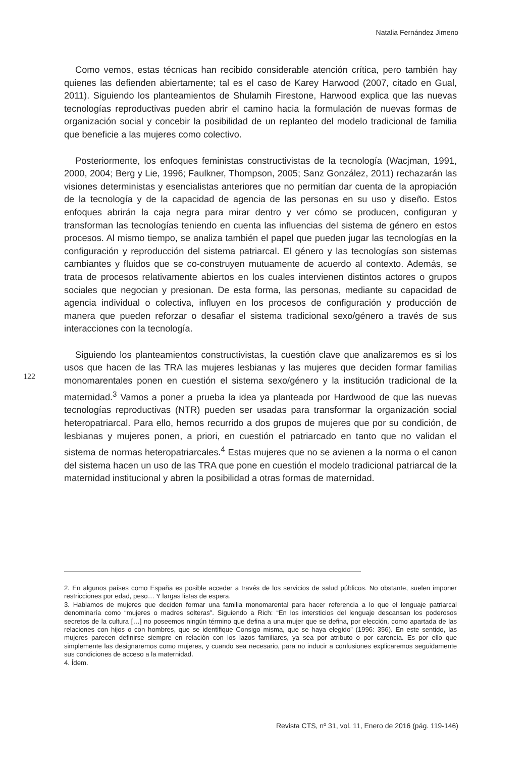Natalia Fernández Jimeno
Como vemos, estas técnicas han recibido considerable atención crítica, pero también hay quienes las defienden abiertamente; tal es el caso de Karey Harwood (2007, citado en Gual, 2011). Siguiendo los planteamientos de Shulamih Firestone, Harwood explica que las nuevas tecnologías reproductivas pueden abrir el camino hacia la formulación de nuevas formas de organización social y concebir la posibilidad de un replanteo del modelo tradicional de familia que beneficie a las mujeres como colectivo.
Posteriormente, los enfoques feministas constructivistas de la tecnología (Wacjman, 1991, 2000, 2004; Berg y Lie, 1996; Faulkner, Thompson, 2005; Sanz González, 2011) rechazarán las visiones deterministas y esencialistas anteriores que no permitían dar cuenta de la apropiación de la tecnología y de la capacidad de agencia de las personas en su uso y diseño. Estos enfoques abrirán la caja negra para mirar dentro y ver cómo se producen, configuran y transforman las tecnologías teniendo en cuenta las influencias del sistema de género en estos procesos. Al mismo tiempo, se analiza también el papel que pueden jugar las tecnologías en la configuración y reproducción del sistema patriarcal. El género y las tecnologías son sistemas cambiantes y fluidos que se co-construyen mutuamente de acuerdo al contexto. Además, se trata de procesos relativamente abiertos en los cuales intervienen distintos actores o grupos sociales que negocian y presionan. De esta forma, las personas, mediante su capacidad de agencia individual o colectiva, influyen en los procesos de configuración y producción de manera que pueden reforzar o desafiar el sistema tradicional sexo/género a través de sus interacciones con la tecnología.
Siguiendo los planteamientos constructivistas, la cuestión clave que analizaremos es si los usos que hacen de las TRA las mujeres lesbianas y las mujeres que deciden formar familias monomarentales ponen en cuestión el sistema sexo/género y la institución tradicional de la maternidad.<sup>3</sup> Vamos a poner a prueba la idea ya planteada por Hardwood de que las nuevas tecnologías reproductivas (NTR) pueden ser usadas para transformar la organización social heteropatriarcal. Para ello, hemos recurrido a dos grupos de mujeres que por su condición, de lesbianas y mujeres ponen, a priori, en cuestión el patriarcado en tanto que no validan el sistema de normas heteropatriarcales.<sup>4</sup> Estas mujeres que no se avienen a la norma o el canon del sistema hacen un uso de las TRA que pone en cuestión el modelo tradicional patriarcal de la maternidad institucional y abren la posibilidad a otras formas de maternidad.
122
2. En algunos países como España es posible acceder a través de los servicios de salud públicos. No obstante, suelen imponer restricciones por edad, peso… Y largas listas de espera.
3. Hablamos de mujeres que deciden formar una familia monomarental para hacer referencia a lo que el lenguaje patriarcal denominaría como “mujeres o madres solteras”. Siguiendo a Rich: “En los intersticios del lenguaje descansan los poderosos secretos de la cultura […] no poseemos ningún término que defina a una mujer que se defina, por elección, como apartada de las relaciones con hijos o con hombres, que se identifique Consigo misma, que se haya elegido” (1996: 356). En este sentido, las mujeres parecen definirse siempre en relación con los lazos familiares, ya sea por atributo o por carencia. Es por ello que simplemente las designaremos como mujeres, y cuando sea necesario, para no inducir a confusiones explicaremos seguidamente sus condiciones de acceso a la maternidad.
4. Ídem.
Revista CTS, nº 31, vol. 11, Enero de 2016 (pág. 119-146)